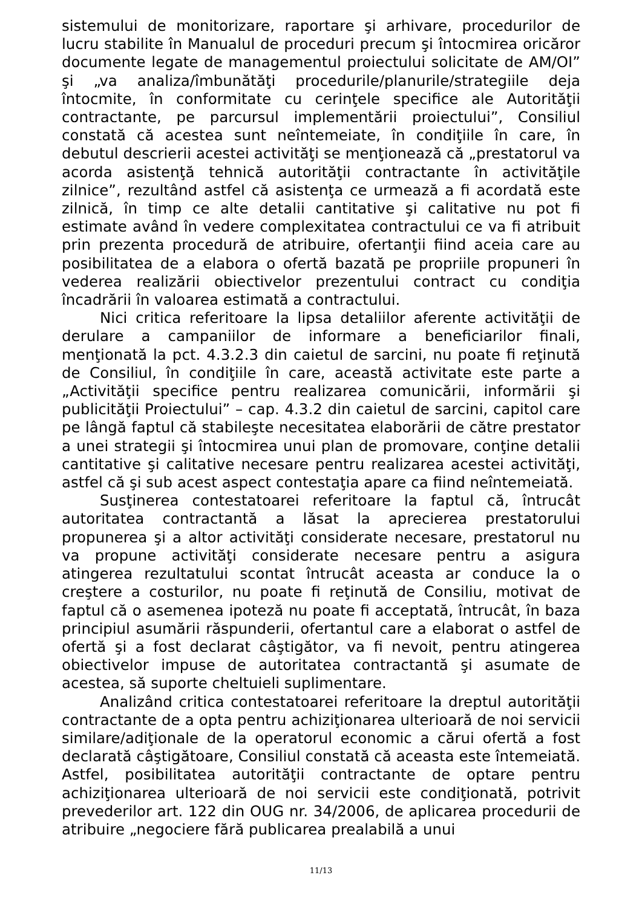sistemului de monitorizare, raportare şi arhivare, procedurilor de lucru stabilite în Manualul de proceduri precum şi întocmirea oricăror documente legate de managementul proiectului solicitate de AM/OI” şi „va analiza/îmbunătăţi procedurile/planurile/strategiile deja întocmite, în conformitate cu cerinţele specifice ale Autorităţii contractante, pe parcursul implementării proiectului”, Consiliul constată că acestea sunt neîntemeiate, în condiţiile în care, în debutul descrierii acestei activităţi se menţionează că „prestatorul va acorda asistenţă tehnică autorităţii contractante în activităţile zilnice”, rezultând astfel că asistenţa ce urmează a fi acordată este zilnică, în timp ce alte detalii cantitative şi calitative nu pot fi estimate având în vedere complexitatea contractului ce va fi atribuit prin prezenta procedură de atribuire, ofertanţii fiind aceia care au posibilitatea de a elabora o ofertă bazată pe propriile propuneri în vederea realizării obiectivelor prezentului contract cu condiţia încadrării în valoarea estimată a contractului.
Nici critica referitoare la lipsa detaliilor aferente activităţii de derulare a campaniilor de informare a beneficiarilor finali, menţionată la pct. 4.3.2.3 din caietul de sarcini, nu poate fi reţinută de Consiliul, în condiţiile în care, această activitate este parte a „Activităţii specifice pentru realizarea comunicării, informării şi publicităţii Proiectului” – cap. 4.3.2 din caietul de sarcini, capitol care pe lângă faptul că stabileşte necesitatea elaborării de către prestator a unei strategii şi întocmirea unui plan de promovare, conţine detalii cantitative şi calitative necesare pentru realizarea acestei activităţi, astfel că şi sub acest aspect contestaţia apare ca fiind neîntemeiată.
Susţinerea contestatoarei referitoare la faptul că, întrucât autoritatea contractantă a lăsat la aprecierea prestatorului propunerea şi a altor activităţi considerate necesare, prestatorul nu va propune activităţi considerate necesare pentru a asigura atingerea rezultatului scontat întrucât aceasta ar conduce la o creştere a costurilor, nu poate fi reţinută de Consiliu, motivat de faptul că o asemenea ipoteză nu poate fi acceptată, întrucât, în baza principiul asumării răspunderii, ofertantul care a elaborat o astfel de ofertă şi a fost declarat câştigător, va fi nevoit, pentru atingerea obiectivelor impuse de autoritatea contractantă şi asumate de acestea, să suporte cheltuieli suplimentare.
Analizând critica contestatoarei referitoare la dreptul autorităţii contractante de a opta pentru achiziţionarea ulterioară de noi servicii similare/adiţionale de la operatorul economic a cărui ofertă a fost declarată câştigătoare, Consiliul constată că aceasta este întemeiată. Astfel, posibilitatea autorităţii contractante de optare pentru achiziţionarea ulterioară de noi servicii este condiţionată, potrivit prevederilor art. 122 din OUG nr. 34/2006, de aplicarea procedurii de atribuire „negociere fără publicarea prealabilă a unui
11/13